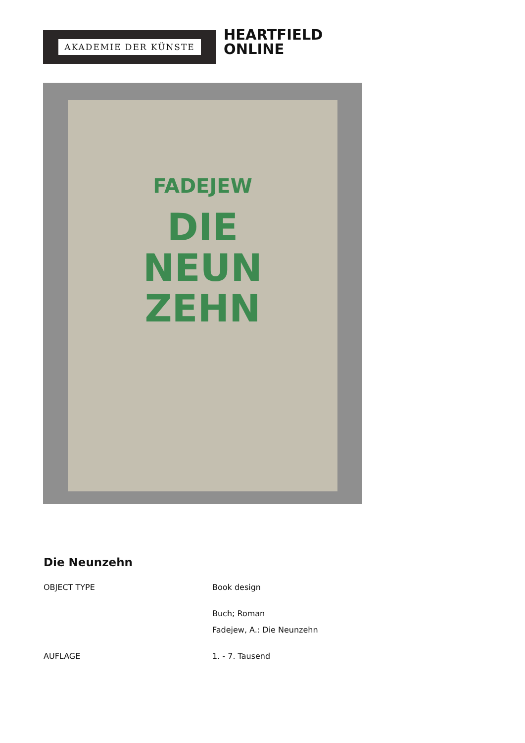AKADEMIE DER KÜNSTE
HEARTFIELD
ONLINE
FADEJEW
DIE
NEUN
ZEHN
Die Neunzehn
OBJECT TYPE Book design
Buch; Roman
Fadejew, A.: Die Neunzehn
AUFLAGE 1. - 7. Tausend